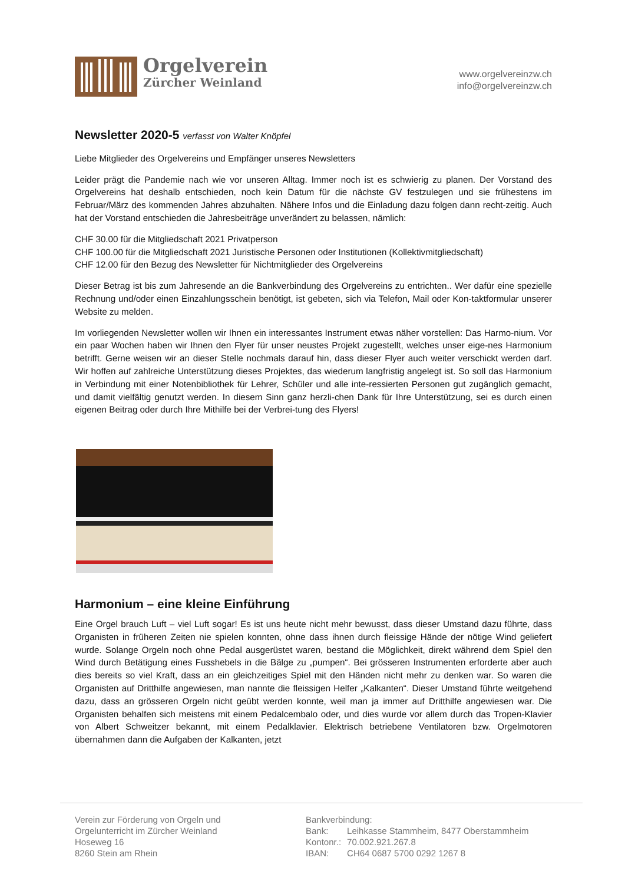Orgelverein
Zürcher Weinland
www.orgelvereinzw.ch
info@orgelvereinzw.ch
Newsletter 2020-5 verfasst von Walter Knöpfel
Liebe Mitglieder des Orgelvereins und Empfänger unseres Newsletters
Leider prägt die Pandemie nach wie vor unseren Alltag. Immer noch ist es schwierig zu planen. Der Vorstand des Orgelvereins hat deshalb entschieden, noch kein Datum für die nächste GV festzulegen und sie frühestens im Februar/März des kommenden Jahres abzuhalten. Nähere Infos und die Einladung dazu folgen dann recht-zeitig. Auch hat der Vorstand entschieden die Jahresbeiträge unverändert zu belassen, nämlich:
CHF 30.00 für die Mitgliedschaft 2021 Privatperson
CHF 100.00 für die Mitgliedschaft 2021 Juristische Personen oder Institutionen (Kollektivmitgliedschaft)
CHF 12.00 für den Bezug des Newsletter für Nichtmitglieder des Orgelvereins
Dieser Betrag ist bis zum Jahresende an die Bankverbindung des Orgelvereins zu entrichten.. Wer dafür eine spezielle Rechnung und/oder einen Einzahlungsschein benötigt, ist gebeten, sich via Telefon, Mail oder Kon-taktformular unserer Website zu melden.
Im vorliegenden Newsletter wollen wir Ihnen ein interessantes Instrument etwas näher vorstellen: Das Harmo-nium. Vor ein paar Wochen haben wir Ihnen den Flyer für unser neustes Projekt zugestellt, welches unser eige-nes Harmonium betrifft. Gerne weisen wir an dieser Stelle nochmals darauf hin, dass dieser Flyer auch weiter verschickt werden darf. Wir hoffen auf zahlreiche Unterstützung dieses Projektes, das wiederum langfristig angelegt ist. So soll das Harmonium in Verbindung mit einer Notenbibliothek für Lehrer, Schüler und alle inte-ressierten Personen gut zugänglich gemacht, und damit vielfältig genutzt werden. In diesem Sinn ganz herzli-chen Dank für Ihre Unterstützung, sei es durch einen eigenen Beitrag oder durch Ihre Mithilfe bei der Verbrei-tung des Flyers!
Harmonium – eine kleine Einführung
Eine Orgel brauch Luft – viel Luft sogar! Es ist uns heute nicht mehr bewusst, dass dieser Umstand dazu führte, dass Organisten in früheren Zeiten nie spielen konnten, ohne dass ihnen durch fleissige Hände der nötige Wind geliefert wurde. Solange Orgeln noch ohne Pedal ausgerüstet waren, bestand die Möglichkeit, direkt während dem Spiel den Wind durch Betätigung eines Fusshebels in die Bälge zu „pumpen“. Bei grösseren Instrumenten erforderte aber auch dies bereits so viel Kraft, dass an ein gleichzeitiges Spiel mit den Händen nicht mehr zu denken war. So waren die Organisten auf Dritthilfe angewiesen, man nannte die fleissigen Helfer „Kalkanten“. Dieser Umstand führte weitgehend dazu, dass an grösseren Orgeln nicht geübt werden konnte, weil man ja immer auf Dritthilfe angewiesen war. Die Organisten behalfen sich meistens mit einem Pedalcembalo oder, und dies wurde vor allem durch das Tropen-Klavier von Albert Schweitzer bekannt, mit einem Pedalklavier. Elektrisch betriebene Ventilatoren bzw. Orgelmotoren übernahmen dann die Aufgaben der Kalkanten, jetzt
Verein zur Förderung von Orgeln und
Orgelunterricht im Zürcher Weinland
Hoseweg 16
8260 Stein am Rhein
Bankverbindung:
| Bank: | Leihkasse Stammheim, 8477 Oberstammheim |
| Kontonr.: | 70.002.921.267.8 |
| IBAN: | CH64 0687 5700 0292 1267 8 |